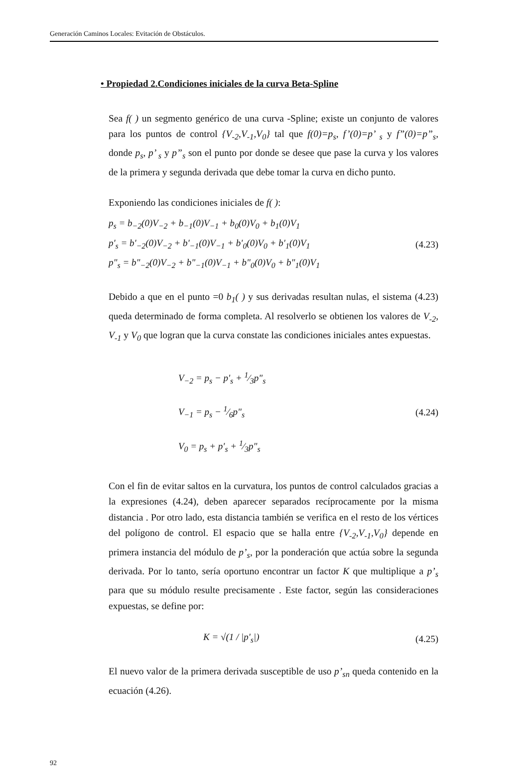Generación Caminos Locales: Evitación de Obstáculos.
• Propiedad 2.Condiciones iniciales de la curva Beta-Spline
Sea f( ) un segmento genérico de una curva -Spline; existe un conjunto de valores para los puntos de control {V<sub>-2</sub>,V<sub>-1</sub>,V<sub>0</sub>} tal que f(0)=p<sub>s</sub>, f’(0)=p’ <sub>s</sub> y f”(0)=p”<sub>s</sub>, donde p<sub>s</sub>, p’ <sub>s</sub> y p”<sub>s</sub> son el punto por donde se desee que pase la curva y los valores de la primera y segunda derivada que debe tomar la curva en dicho punto.
Exponiendo las condiciones iniciales de f( ):
p<sub>s</sub> = b<sub>−2</sub>(0)V<sub>−2</sub> + b<sub>−1</sub>(0)V<sub>−1</sub> + b<sub>0</sub>(0)V<sub>0</sub> + b<sub>1</sub>(0)V<sub>1</sub>
p'<sub>s</sub> = b'<sub>−2</sub>(0)V<sub>−2</sub> + b'<sub>−1</sub>(0)V<sub>−1</sub> + b'<sub>0</sub>(0)V<sub>0</sub> + b'<sub>1</sub>(0)V<sub>1</sub>
p"<sub>s</sub> = b"<sub>−2</sub>(0)V<sub>−2</sub> + b"<sub>−1</sub>(0)V<sub>−1</sub> + b"<sub>0</sub>(0)V<sub>0</sub> + b"<sub>1</sub>(0)V<sub>1</sub>
(4.23)
Debido a que en el punto =0 b<sub>1</sub>( ) y sus derivadas resultan nulas, el sistema (4.23) queda determinado de forma completa. Al resolverlo se obtienen los valores de V<sub>-2</sub>, V<sub>-1</sub> y V<sub>0</sub> que logran que la curva constate las condiciones iniciales antes expuestas.
V<sub>−2</sub> = p<sub>s</sub> − p'<sub>s</sub> + 1⁄3p"<sub>s</sub>
V<sub>−1</sub> = p<sub>s</sub> − 1⁄6p"<sub>s</sub>
V<sub>0</sub> = p<sub>s</sub> + p'<sub>s</sub> + 1⁄3p"<sub>s</sub>
(4.24)
Con el fin de evitar saltos en la curvatura, los puntos de control calculados gracias a la expresiones (4.24), deben aparecer separados recíprocamente por la misma distancia . Por otro lado, esta distancia también se verifica en el resto de los vértices del polígono de control. El espacio que se halla entre {V<sub>-2</sub>,V<sub>-1</sub>,V<sub>0</sub>} depende en primera instancia del módulo de p’<sub>s</sub>, por la ponderación que actúa sobre la segunda derivada. Por lo tanto, sería oportuno encontrar un factor K que multiplique a p’<sub>s</sub> para que su módulo resulte precisamente . Este factor, según las consideraciones expuestas, se define por:
K = √(1 / |p'<sub>s</sub>|)
(4.25)
El nuevo valor de la primera derivada susceptible de uso p’<sub>sn</sub> queda contenido en la ecuación (4.26).
92